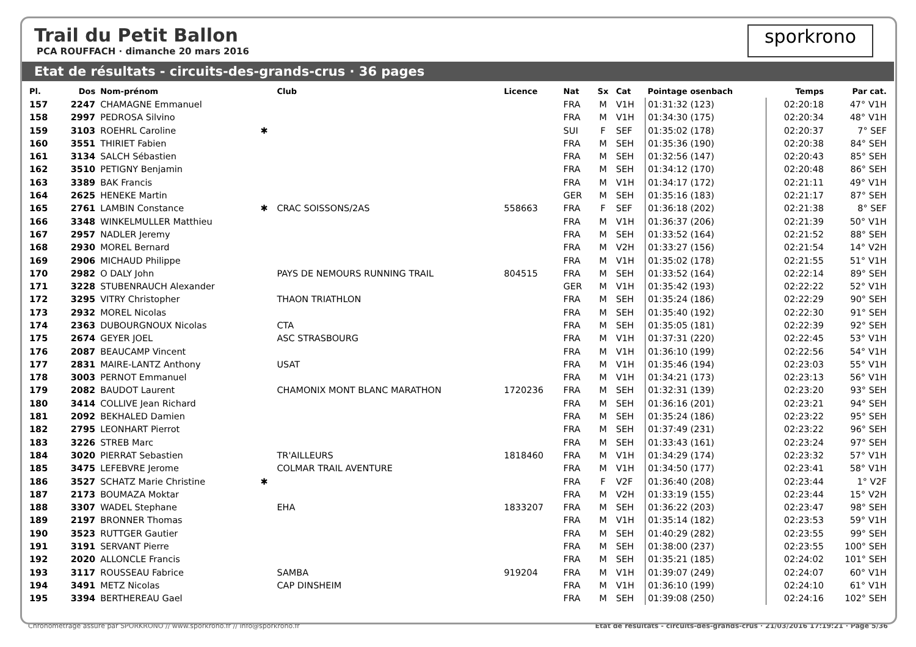Trail du Petit Ballon
PCA ROUFFACH · dimanche 20 mars 2016
sporkrono
Etat de résultats - circuits-des-grands-crus · 36 pages
| Pl. | Dos | Nom-prénom | | Club | Licence | Nat | Sx | Cat | Pointage osenbach | Temps | Par cat. |
| --- | --- | --- | --- | --- | --- | --- | --- | --- | --- | --- | --- |
| 157 | 2247 | CHAMAGNE Emmanuel | | | | FRA | M | V1H | 01:31:32 (123) | 02:20:18 | 47° V1H |
| 158 | 2997 | PEDROSA Silvino | | | | FRA | M | V1H | 01:34:30 (175) | 02:20:34 | 48° V1H |
| 159 | 3103 | ROEHRL Caroline | ✱ | | | SUI | F | SEF | 01:35:02 (178) | 02:20:37 | 7° SEF |
| 160 | 3551 | THIRIET Fabien | | | | FRA | M | SEH | 01:35:36 (190) | 02:20:38 | 84° SEH |
| 161 | 3134 | SALCH Sébastien | | | | FRA | M | SEH | 01:32:56 (147) | 02:20:43 | 85° SEH |
| 162 | 3510 | PETIGNY Benjamin | | | | FRA | M | SEH | 01:34:12 (170) | 02:20:48 | 86° SEH |
| 163 | 3389 | BAK Francis | | | | FRA | M | V1H | 01:34:17 (172) | 02:21:11 | 49° V1H |
| 164 | 2625 | HENEKE Martin | | | | GER | M | SEH | 01:35:16 (183) | 02:21:17 | 87° SEH |
| 165 | 2761 | LAMBIN Constance | ✱ | CRAC SOISSONS/2AS | 558663 | FRA | F | SEF | 01:36:18 (202) | 02:21:38 | 8° SEF |
| 166 | 3348 | WINKELMULLER Matthieu | | | | FRA | M | V1H | 01:36:37 (206) | 02:21:39 | 50° V1H |
| 167 | 2957 | NADLER Jeremy | | | | FRA | M | SEH | 01:33:52 (164) | 02:21:52 | 88° SEH |
| 168 | 2930 | MOREL Bernard | | | | FRA | M | V2H | 01:33:27 (156) | 02:21:54 | 14° V2H |
| 169 | 2906 | MICHAUD Philippe | | | | FRA | M | V1H | 01:35:02 (178) | 02:21:55 | 51° V1H |
| 170 | 2982 | O DALY John | | PAYS DE NEMOURS RUNNING TRAIL | 804515 | FRA | M | SEH | 01:33:52 (164) | 02:22:14 | 89° SEH |
| 171 | 3228 | STUBENRAUCH Alexander | | | | GER | M | V1H | 01:35:42 (193) | 02:22:22 | 52° V1H |
| 172 | 3295 | VITRY Christopher | | THAON TRIATHLON | | FRA | M | SEH | 01:35:24 (186) | 02:22:29 | 90° SEH |
| 173 | 2932 | MOREL Nicolas | | | | FRA | M | SEH | 01:35:40 (192) | 02:22:30 | 91° SEH |
| 174 | 2363 | DUBOURGNOUX Nicolas | | CTA | | FRA | M | SEH | 01:35:05 (181) | 02:22:39 | 92° SEH |
| 175 | 2674 | GEYER JOEL | | ASC STRASBOURG | | FRA | M | V1H | 01:37:31 (220) | 02:22:45 | 53° V1H |
| 176 | 2087 | BEAUCAMP Vincent | | | | FRA | M | V1H | 01:36:10 (199) | 02:22:56 | 54° V1H |
| 177 | 2831 | MAIRE-LANTZ Anthony | | USAT | | FRA | M | V1H | 01:35:46 (194) | 02:23:03 | 55° V1H |
| 178 | 3003 | PERNOT Emmanuel | | | | FRA | M | V1H | 01:34:21 (173) | 02:23:13 | 56° V1H |
| 179 | 2082 | BAUDOT Laurent | | CHAMONIX MONT BLANC MARATHON | 1720236 | FRA | M | SEH | 01:32:31 (139) | 02:23:20 | 93° SEH |
| 180 | 3414 | COLLIVE Jean Richard | | | | FRA | M | SEH | 01:36:16 (201) | 02:23:21 | 94° SEH |
| 181 | 2092 | BEKHALED Damien | | | | FRA | M | SEH | 01:35:24 (186) | 02:23:22 | 95° SEH |
| 182 | 2795 | LEONHART Pierrot | | | | FRA | M | SEH | 01:37:49 (231) | 02:23:22 | 96° SEH |
| 183 | 3226 | STREB Marc | | | | FRA | M | SEH | 01:33:43 (161) | 02:23:24 | 97° SEH |
| 184 | 3020 | PIERRAT Sebastien | | TR'AILLEURS | 1818460 | FRA | M | V1H | 01:34:29 (174) | 02:23:32 | 57° V1H |
| 185 | 3475 | LEFEBVRE Jerome | | COLMAR TRAIL AVENTURE | | FRA | M | V1H | 01:34:50 (177) | 02:23:41 | 58° V1H |
| 186 | 3527 | SCHATZ Marie Christine | ✱ | | | FRA | F | V2F | 01:36:40 (208) | 02:23:44 | 1° V2F |
| 187 | 2173 | BOUMAZA Moktar | | | | FRA | M | V2H | 01:33:19 (155) | 02:23:44 | 15° V2H |
| 188 | 3307 | WADEL Stephane | | EHA | 1833207 | FRA | M | SEH | 01:36:22 (203) | 02:23:47 | 98° SEH |
| 189 | 2197 | BRONNER Thomas | | | | FRA | M | V1H | 01:35:14 (182) | 02:23:53 | 59° V1H |
| 190 | 3523 | RUTTGER Gautier | | | | FRA | M | SEH | 01:40:29 (282) | 02:23:55 | 99° SEH |
| 191 | 3191 | SERVANT Pierre | | | | FRA | M | SEH | 01:38:00 (237) | 02:23:55 | 100° SEH |
| 192 | 2020 | ALLONCLE Francis | | | | FRA | M | SEH | 01:35:21 (185) | 02:24:02 | 101° SEH |
| 193 | 3117 | ROUSSEAU Fabrice | | SAMBA | 919204 | FRA | M | V1H | 01:39:07 (249) | 02:24:07 | 60° V1H |
| 194 | 3491 | METZ Nicolas | | CAP DINSHEIM | | FRA | M | V1H | 01:36:10 (199) | 02:24:10 | 61° V1H |
| 195 | 3394 | BERTHEREAU Gael | | | | FRA | M | SEH | 01:39:08 (250) | 02:24:16 | 102° SEH |
Chronométrage assuré par SPORKRONO // www.sporkrono.fr // info@sporkrono.fr Etat de résultats - circuits-des-grands-crus · 21/03/2016 17:19:21 · Page 5/36